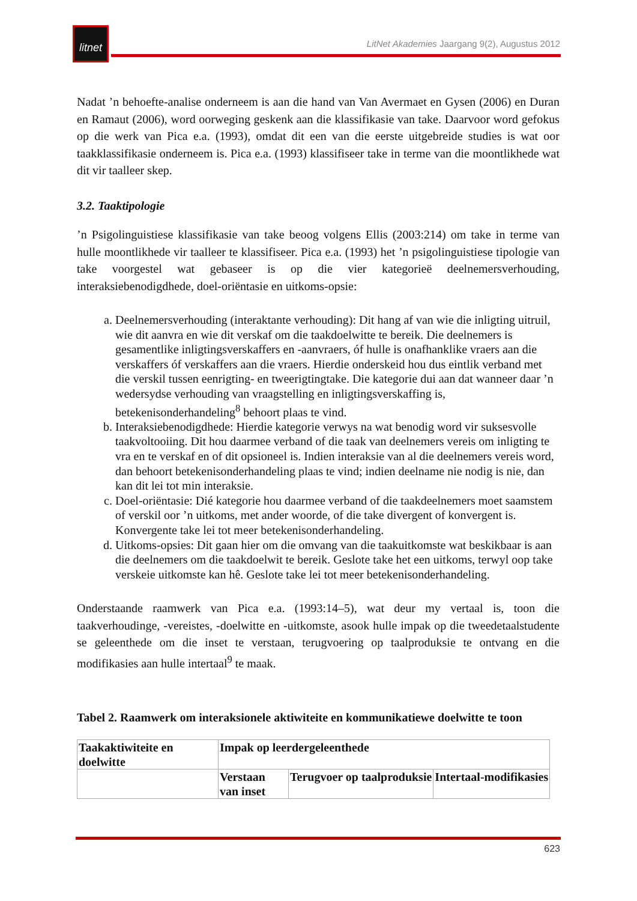litnet
LitNet Akademies Jaargang 9(2), Augustus 2012
Nadat ’n behoefte-analise onderneem is aan die hand van Van Avermaet en Gysen (2006) en Duran en Ramaut (2006), word oorweging geskenk aan die klassifikasie van take. Daarvoor word gefokus op die werk van Pica e.a. (1993), omdat dit een van die eerste uitgebreide studies is wat oor taakklassifikasie onderneem is. Pica e.a. (1993) klassifiseer take in terme van die moontlikhede wat dit vir taalleer skep.
3.2. Taaktipologie
’n Psigolinguistiese klassifikasie van take beoog volgens Ellis (2003:214) om take in terme van hulle moontlikhede vir taalleer te klassifiseer. Pica e.a. (1993) het ’n psigolinguistiese tipologie van take voorgestel wat gebaseer is op die vier kategorieë deelnemersverhouding, interaksiebenodigdhede, doel-oriëntasie en uitkoms-opsie:
a. Deelnemersverhouding (interaktante verhouding): Dit hang af van wie die inligting uitruil, wie dit aanvra en wie dit verskaf om die taakdoelwitte te bereik. Die deelnemers is gesamentlike inligtingsverskaffers en -aanvraers, óf hulle is onafhanklike vraers aan die verskaffers óf verskaffers aan die vraers. Hierdie onderskeid hou dus eintlik verband met die verskil tussen eenrigting- en tweerigtingtake. Die kategorie dui aan dat wanneer daar ’n wedersydse verhouding van vraagstelling en inligtingsverskaffing is, betekenisonderhandeling<sup>8</sup> behoort plaas te vind.
b. Interaksiebenodigdhede: Hierdie kategorie verwys na wat benodig word vir suksesvolle taakvoltooiing. Dit hou daarmee verband of die taak van deelnemers vereis om inligting te vra en te verskaf en of dit opsioneel is. Indien interaksie van al die deelnemers vereis word, dan behoort betekenisonderhandeling plaas te vind; indien deelname nie nodig is nie, dan kan dit lei tot min interaksie.
c. Doel-oriëntasie: Dié kategorie hou daarmee verband of die taakdeelnemers moet saamstem of verskil oor ’n uitkoms, met ander woorde, of die take divergent of konvergent is. Konvergente take lei tot meer betekenisonderhandeling.
d. Uitkoms-opsies: Dit gaan hier om die omvang van die taakuitkomste wat beskikbaar is aan die deelnemers om die taakdoelwit te bereik. Geslote take het een uitkoms, terwyl oop take verskeie uitkomste kan hê. Geslote take lei tot meer betekenisonderhandeling.
Onderstaande raamwerk van Pica e.a. (1993:14–5), wat deur my vertaal is, toon die taakverhoudinge, -vereistes, -doelwitte en -uitkomste, asook hulle impak op die tweedetaalstudente se geleenthede om die inset te verstaan, terugvoering op taalproduksie te ontvang en die modifikasies aan hulle intertaal<sup>9</sup> te maak.
Tabel 2. Raamwerk om interaksionele aktiwiteite en kommunikatiewe doelwitte te toon
| Taakaktiwiteite en doelwitte | Impak op leerdergeleenthede | | |
| | Verstaan van inset | Terugvoer op taalproduksie | Intertaal-modifikasies |
623